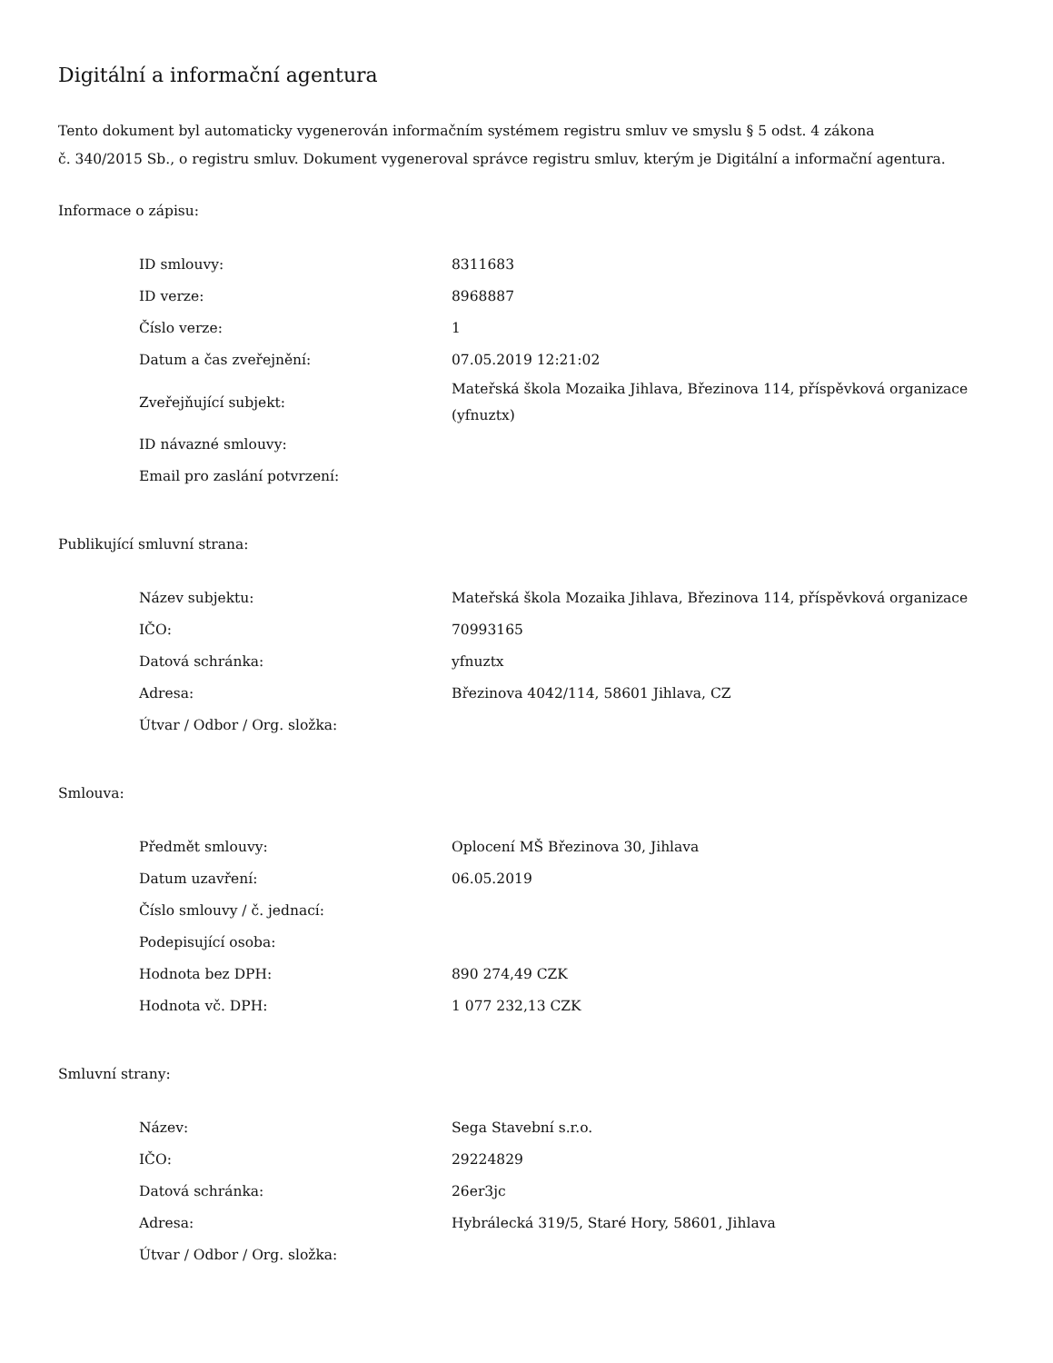Digitální a informační agentura
Tento dokument byl automaticky vygenerován informačním systémem registru smluv ve smyslu § 5 odst. 4 zákona
č. 340/2015 Sb., o registru smluv. Dokument vygeneroval správce registru smluv, kterým je Digitální a informační agentura.
Informace o zápisu:
| ID smlouvy: | 8311683 |
| ID verze: | 8968887 |
| Číslo verze: | 1 |
| Datum a čas zveřejnění: | 07.05.2019 12:21:02 |
| Zveřejňující subjekt: | Mateřská škola Mozaika Jihlava, Březinova 114, příspěvková organizace (yfnuztx) |
| ID návazné smlouvy: | |
| Email pro zaslání potvrzení: | |
Publikující smluvní strana:
| Název subjektu: | Mateřská škola Mozaika Jihlava, Březinova 114, příspěvková organizace |
| IČO: | 70993165 |
| Datová schránka: | yfnuztx |
| Adresa: | Březinova 4042/114, 58601 Jihlava, CZ |
| Útvar / Odbor / Org. složka: | |
Smlouva:
| Předmět smlouvy: | Oplocení MŠ Březinova 30, Jihlava |
| Datum uzavření: | 06.05.2019 |
| Číslo smlouvy / č. jednací: | |
| Podepisující osoba: | |
| Hodnota bez DPH: | 890 274,49 CZK |
| Hodnota vč. DPH: | 1 077 232,13 CZK |
Smluvní strany:
| Název: | Sega Stavební s.r.o. |
| IČO: | 29224829 |
| Datová schránka: | 26er3jc |
| Adresa: | Hybrálecká 319/5, Staré Hory, 58601, Jihlava |
| Útvar / Odbor / Org. složka: | |